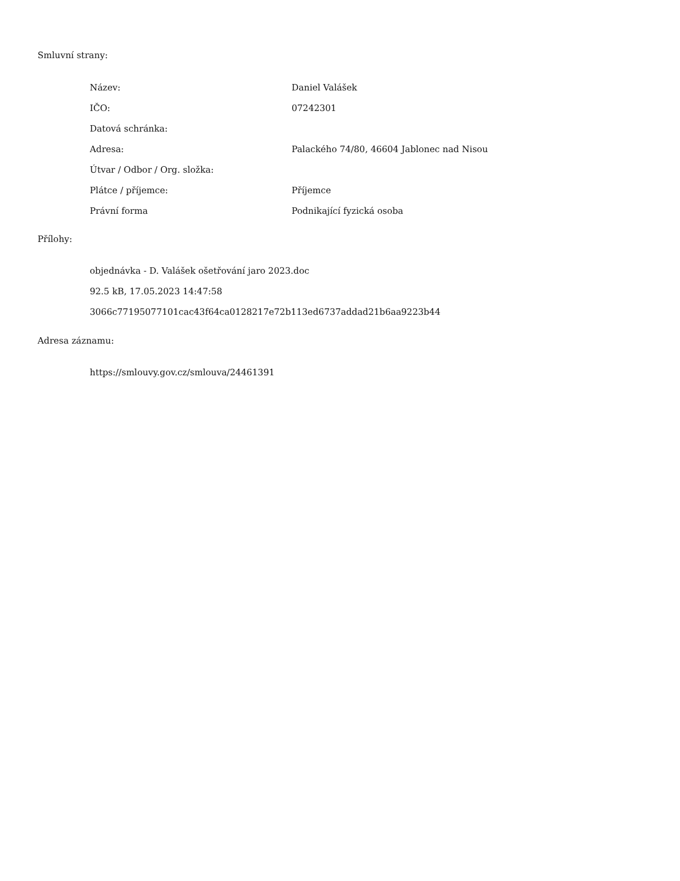Smluvní strany:
| Název: | Daniel Valášek |
| IČO: | 07242301 |
| Datová schránka: | |
| Adresa: | Palackého 74/80, 46604 Jablonec nad Nisou |
| Útvar / Odbor / Org. složka: | |
| Plátce / příjemce: | Příjemce |
| Právní forma | Podnikající fyzická osoba |
Přílohy:
objednávka - D. Valášek ošetřování jaro 2023.doc
92.5 kB, 17.05.2023 14:47:58
3066c77195077101cac43f64ca0128217e72b113ed6737addad21b6aa9223b44
Adresa záznamu:
https://smlouvy.gov.cz/smlouva/24461391